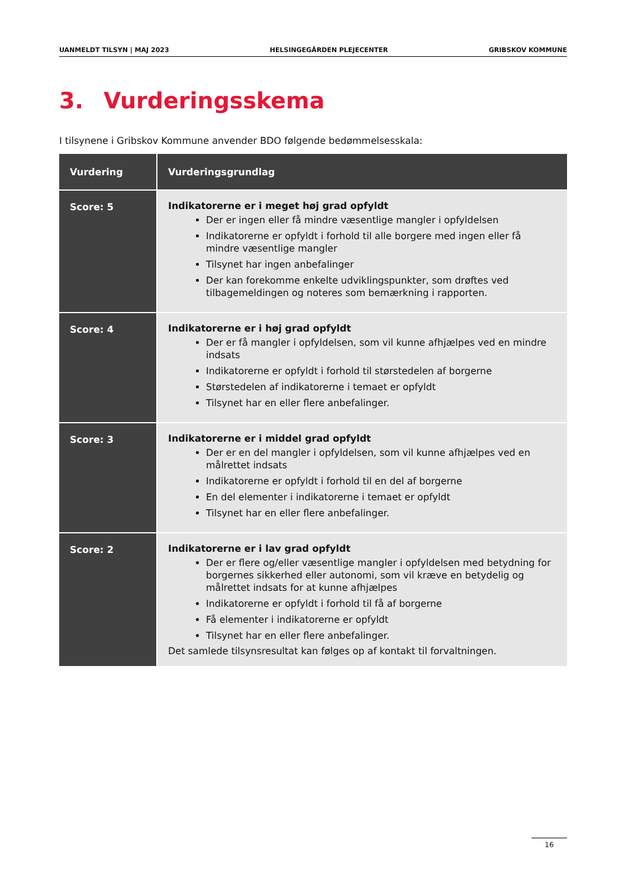UANMELDT TILSYN | MAJ 2023 HELSINGEGÅRDEN PLEJECENTER GRIBSKOV KOMMUNE
3. Vurderingsskema
I tilsynene i Gribskov Kommune anvender BDO følgende bedømmelsesskala:
| Vurdering | Vurderingsgrundlag |
| --- | --- |
| Score: 5 | Indikatorerne er i meget høj grad opfyldt Der er ingen eller få mindre væsentlige mangler i opfyldelsen Indikatorerne er opfyldt i forhold til alle borgere med ingen eller få mindre væsentlige mangler Tilsynet har ingen anbefalinger Der kan forekomme enkelte udviklingspunkter, som drøftes ved tilbagemeldingen og noteres som bemærkning i rapporten. |
| Score: 4 | Indikatorerne er i høj grad opfyldt Der er få mangler i opfyldelsen, som vil kunne afhjælpes ved en mindre indsats Indikatorerne er opfyldt i forhold til størstedelen af borgerne Størstedelen af indikatorerne i temaet er opfyldt Tilsynet har en eller flere anbefalinger. |
| Score: 3 | Indikatorerne er i middel grad opfyldt Der er en del mangler i opfyldelsen, som vil kunne afhjælpes ved en målrettet indsats Indikatorerne er opfyldt i forhold til en del af borgerne En del elementer i indikatorerne i temaet er opfyldt Tilsynet har en eller flere anbefalinger. |
| Score: 2 | Indikatorerne er i lav grad opfyldt Der er flere og/eller væsentlige mangler i opfyldelsen med betydning for borgernes sikkerhed eller autonomi, som vil kræve en betydelig og målrettet indsats for at kunne afhjælpes Indikatorerne er opfyldt i forhold til få af borgerne Få elementer i indikatorerne er opfyldt Tilsynet har en eller flere anbefalinger. Det samlede tilsynsresultat kan følges op af kontakt til forvaltningen. |
16